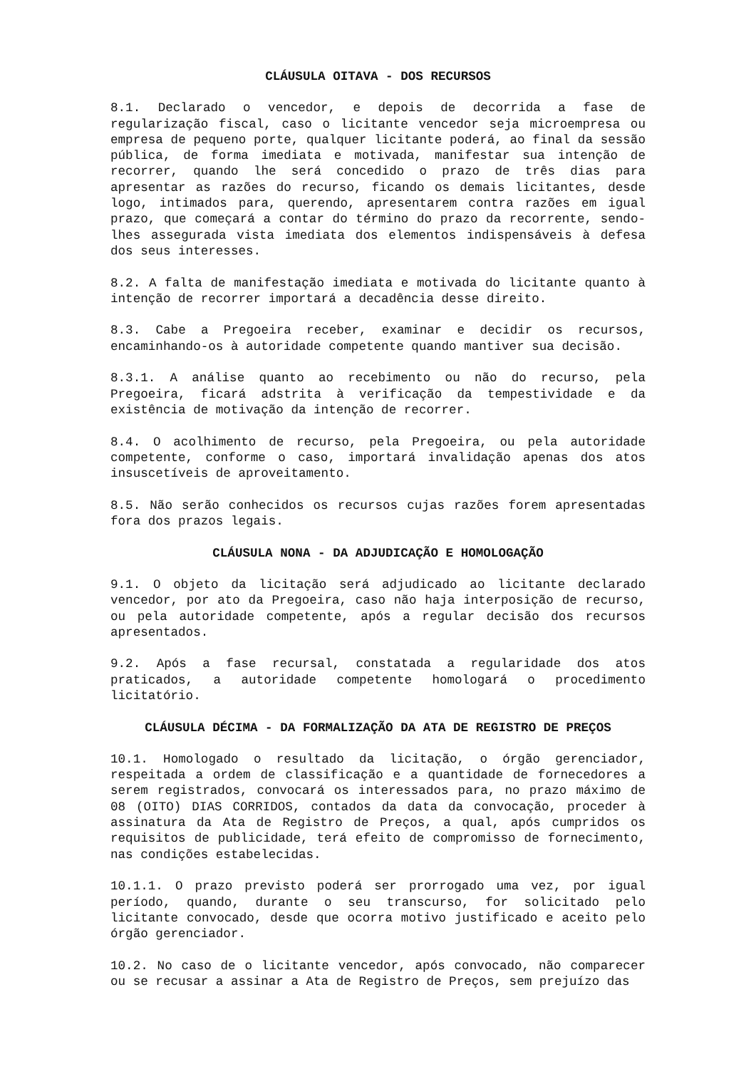CLÁUSULA OITAVA - DOS RECURSOS
8.1. Declarado o vencedor, e depois de decorrida a fase de regularização fiscal, caso o licitante vencedor seja microempresa ou empresa de pequeno porte, qualquer licitante poderá, ao final da sessão pública, de forma imediata e motivada, manifestar sua intenção de recorrer, quando lhe será concedido o prazo de três dias para apresentar as razões do recurso, ficando os demais licitantes, desde logo, intimados para, querendo, apresentarem contra razões em igual prazo, que começará a contar do término do prazo da recorrente, sendo-lhes assegurada vista imediata dos elementos indispensáveis à defesa dos seus interesses.
8.2. A falta de manifestação imediata e motivada do licitante quanto à intenção de recorrer importará a decadência desse direito.
8.3. Cabe a Pregoeira receber, examinar e decidir os recursos, encaminhando-os à autoridade competente quando mantiver sua decisão.
8.3.1. A análise quanto ao recebimento ou não do recurso, pela Pregoeira, ficará adstrita à verificação da tempestividade e da existência de motivação da intenção de recorrer.
8.4. O acolhimento de recurso, pela Pregoeira, ou pela autoridade competente, conforme o caso, importará invalidação apenas dos atos insuscetíveis de aproveitamento.
8.5. Não serão conhecidos os recursos cujas razões forem apresentadas fora dos prazos legais.
CLÁUSULA NONA - DA ADJUDICAÇÃO E HOMOLOGAÇÃO
9.1. O objeto da licitação será adjudicado ao licitante declarado vencedor, por ato da Pregoeira, caso não haja interposição de recurso, ou pela autoridade competente, após a regular decisão dos recursos apresentados.
9.2. Após a fase recursal, constatada a regularidade dos atos praticados, a autoridade competente homologará o procedimento licitatório.
CLÁUSULA DÉCIMA - DA FORMALIZAÇÃO DA ATA DE REGISTRO DE PREÇOS
10.1. Homologado o resultado da licitação, o órgão gerenciador, respeitada a ordem de classificação e a quantidade de fornecedores a serem registrados, convocará os interessados para, no prazo máximo de 08 (OITO) DIAS CORRIDOS, contados da data da convocação, proceder à assinatura da Ata de Registro de Preços, a qual, após cumpridos os requisitos de publicidade, terá efeito de compromisso de fornecimento, nas condições estabelecidas.
10.1.1. O prazo previsto poderá ser prorrogado uma vez, por igual período, quando, durante o seu transcurso, for solicitado pelo licitante convocado, desde que ocorra motivo justificado e aceito pelo órgão gerenciador.
10.2. No caso de o licitante vencedor, após convocado, não comparecer ou se recusar a assinar a Ata de Registro de Preços, sem prejuízo das